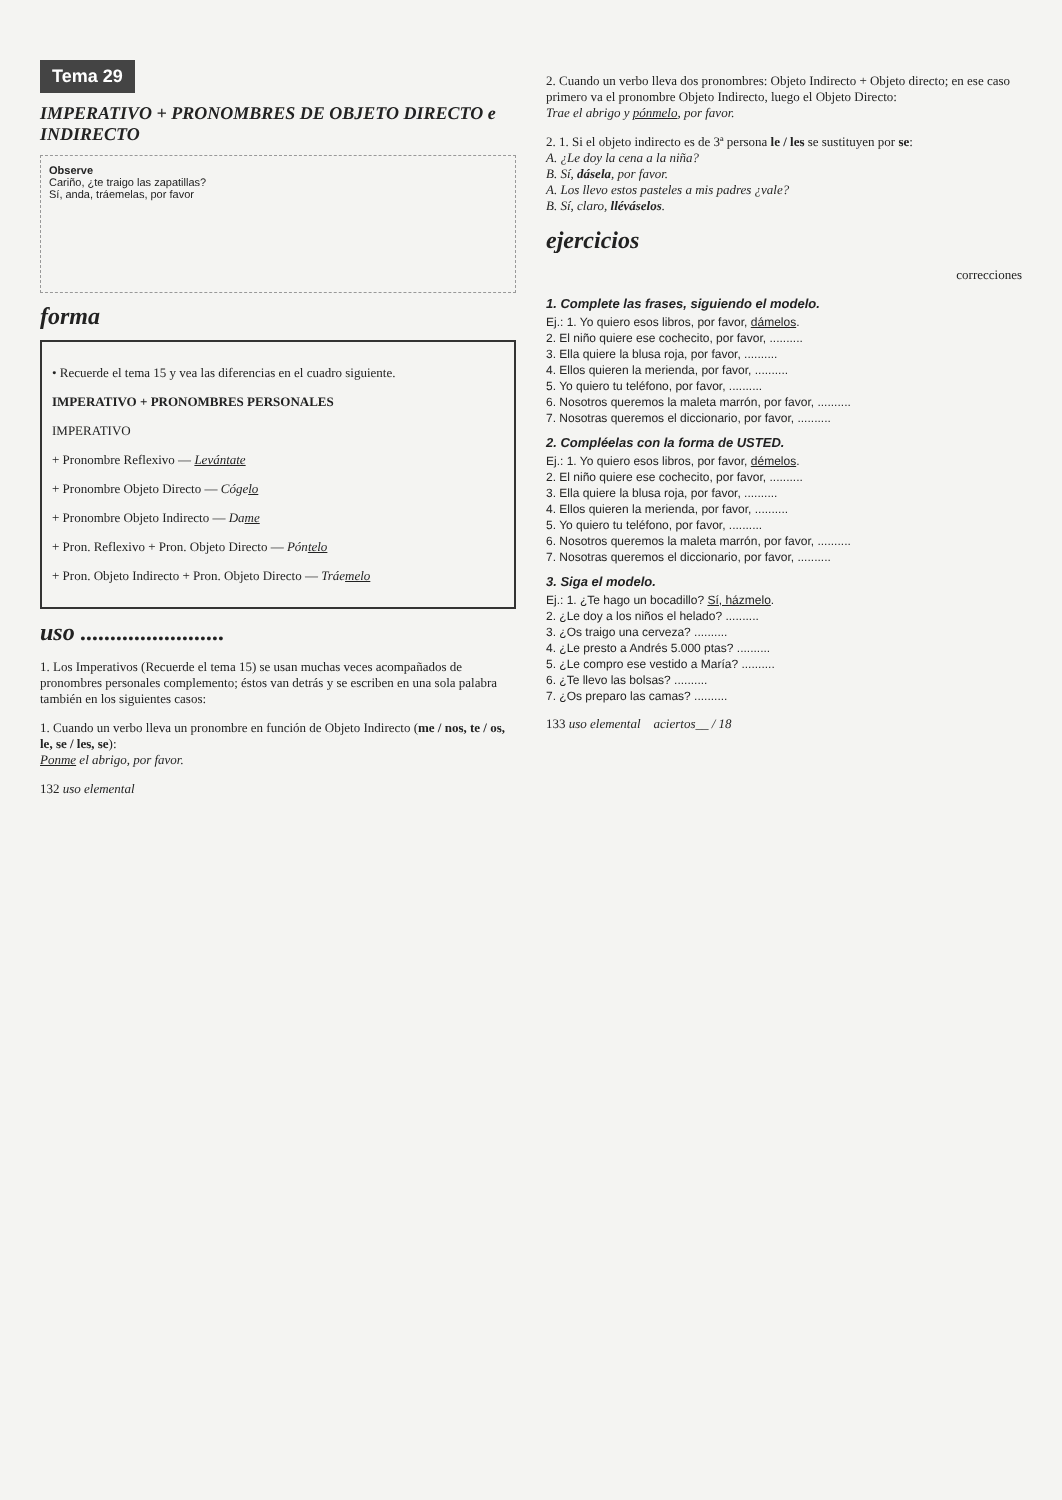Tema 29
IMPERATIVO + PRONOMBRES DE OBJETO DIRECTO e INDIRECTO
Observe
Cariño, ¿te traigo las zapatillas?
Sí, anda, tráemelas, por favor
forma
• Recuerde el tema 15 y vea las diferencias en el cuadro siguiente.
IMPERATIVO + PRONOMBRES PERSONALES
IMPERATIVO
+ Pronombre Reflexivo — Levántate
+ Pronombre Objeto Directo — Cógelo
+ Pronombre Objeto Indirecto — Dame
+ Pron. Reflexivo + Pron. Objeto Directo — Póntelo
+ Pron. Objeto Indirecto + Pron. Objeto Directo — Tráemelo
uso ........................
1. Los Imperativos (Recuerde el tema 15) se usan muchas veces acompañados de pronombres personales complemento; éstos van detrás y se escriben en una sola palabra también en los siguientes casos:
1. Cuando un verbo lleva un pronombre en función de Objeto Indirecto (me / nos, te / os, le, se / les, se):
Ponme el abrigo, por favor.
132 uso elemental
2. Cuando un verbo lleva dos pronombres: Objeto Indirecto + Objeto directo; en ese caso primero va el pronombre Objeto Indirecto, luego el Objeto Directo:
Trae el abrigo y pónmelo, por favor.
2. 1. Si el objeto indirecto es de 3ª persona le / les se sustituyen por se:
A. ¿Le doy la cena a la niña?
B. Sí, dásela, por favor.
A. Los llevo estos pasteles a mis padres ¿vale?
B. Sí, claro, lléváselos.
ejercicios
correcciones
1. Complete las frases, siguiendo el modelo.
Ej.: 1. Yo quiero esos libros, por favor, dámelos.
2. El niño quiere ese cochecito, por favor, ..........
3. Ella quiere la blusa roja, por favor, ..........
4. Ellos quieren la merienda, por favor, ..........
5. Yo quiero tu teléfono, por favor, ..........
6. Nosotros queremos la maleta marrón, por favor, ..........
7. Nosotras queremos el diccionario, por favor, ..........
2. Compléelas con la forma de USTED.
Ej.: 1. Yo quiero esos libros, por favor, démelos.
2. El niño quiere ese cochecito, por favor, ..........
3. Ella quiere la blusa roja, por favor, ..........
4. Ellos quieren la merienda, por favor, ..........
5. Yo quiero tu teléfono, por favor, ..........
6. Nosotros queremos la maleta marrón, por favor, ..........
7. Nosotras queremos el diccionario, por favor, ..........
3. Siga el modelo.
Ej.: 1. ¿Te hago un bocadillo? Sí, házmelo.
2. ¿Le doy a los niños el helado? ..........
3. ¿Os traigo una cerveza? ..........
4. ¿Le presto a Andrés 5.000 ptas? ..........
5. ¿Le compro ese vestido a María? ..........
6. ¿Te llevo las bolsas? ..........
7. ¿Os preparo las camas? ..........
133 uso elemental aciertos__ / 18